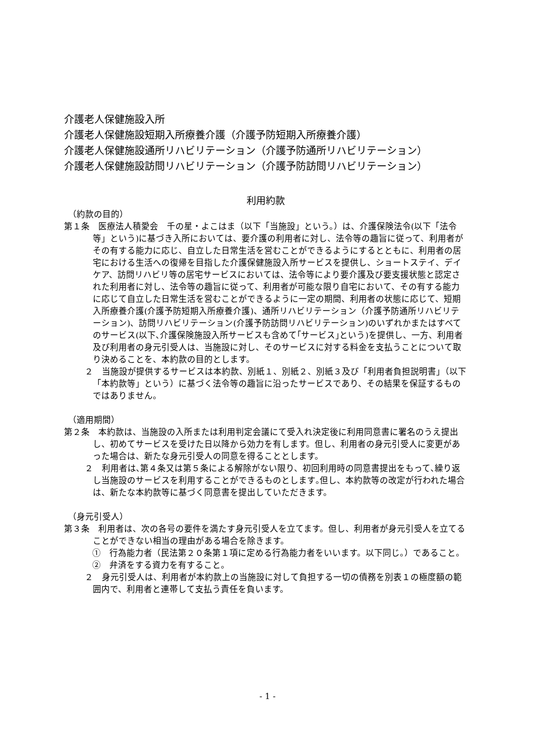介護老人保健施設入所
介護老人保健施設短期入所療養介護（介護予防短期入所療養介護）
介護老人保健施設通所リハビリテーション（介護予防通所リハビリテーション）
介護老人保健施設訪問リハビリテーション（介護予防訪問リハビリテーション）
利用約款
（約款の目的）
第１条　医療法人積愛会　千の星・よこはま（以下「当施設」という。）は、介護保険法令(以下「法令等」という)に基づき入所においては、要介護の利用者に対し、法令等の趣旨に従って、利用者がその有する能力に応じ、自立した日常生活を営むことができるようにするとともに、利用者の居宅における生活への復帰を目指した介護保健施設入所サービスを提供し、ショートステイ、デイケア、訪問リハビリ等の居宅サービスにおいては、法令等により要介護及び要支援状態と認定された利用者に対し、法令等の趣旨に従って、利用者が可能な限り自宅において、その有する能力に応じて自立した日常生活を営むことができるように一定の期間、利用者の状態に応じて、短期入所療養介護(介護予防短期入所療養介護)、通所リハビリテーション（介護予防通所リハビリテーション)、訪問リハビリテーション(介護予防訪問リハビリテーション)のいずれかまたはすべてのサービス(以下､介護保険施設入所サービスも含めて｢サービス｣という)を提供し、一方、利用者及び利用者の身元引受人は、当施設に対し、そのサービスに対する料金を支払うことについて取り決めることを、本約款の目的とします。
２　当施設が提供するサービスは本約款、別紙１、別紙２、別紙３及び「利用者負担説明書」（以下「本約款等」という）に基づく法令等の趣旨に沿ったサービスであり、その結果を保証するものではありません。
（適用期間）
第２条　本約款は、当施設の入所または利用判定会議にて受入れ決定後に利用同意書に署名のうえ提出し、初めてサービスを受けた日以降から効力を有します。但し、利用者の身元引受人に変更があった場合は、新たな身元引受人の同意を得ることとします。
２　利用者は､第４条又は第５条による解除がない限り、初回利用時の同意書提出をもって､繰り返し当施設のサービスを利用することができるものとします｡但し、本約款等の改定が行われた場合は、新たな本約款等に基づく同意書を提出していただきます。
（身元引受人）
第３条　利用者は、次の各号の要件を満たす身元引受人を立てます。但し、利用者が身元引受人を立てることができない相当の理由がある場合を除きます。
①　行為能力者（民法第２０条第１項に定める行為能力者をいいます。以下同じ。）であること。
②　弁済をする資力を有すること。
２　身元引受人は、利用者が本約款上の当施設に対して負担する一切の債務を別表１の極度額の範囲内で、利用者と連帯して支払う責任を負います。
- 1 -